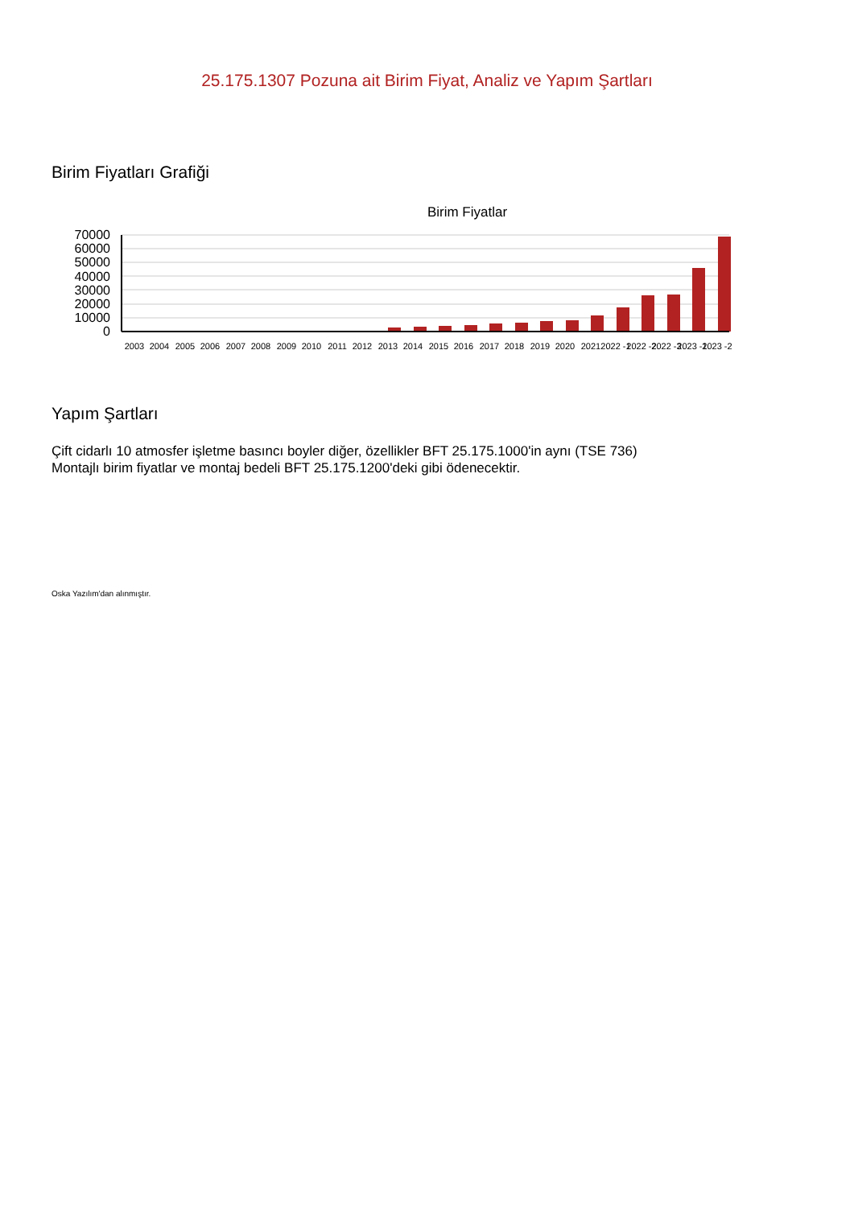25.175.1307 Pozuna ait Birim Fiyat, Analiz ve Yapım Şartları
Birim Fiyatları Grafiği
Birim Fiyatlar
70000
60000
50000
40000
30000
20000
10000
0
2003
2004
2005
2006
2007
2008
2009
2010
2011
2012
2013
2014
2015
2016
2017
2018
2019
2020
2021
2022 -1
2022 -2
2022 -3
2023 -1
2023 -2
Yapım Şartları
Çift cidarlı 10 atmosfer işletme basıncı boyler diğer, özellikler BFT 25.175.1000'in aynı (TSE 736)
Montajlı birim fiyatlar ve montaj bedeli BFT 25.175.1200'deki gibi ödenecektir.
Oska Yazılım'dan alınmıştır.